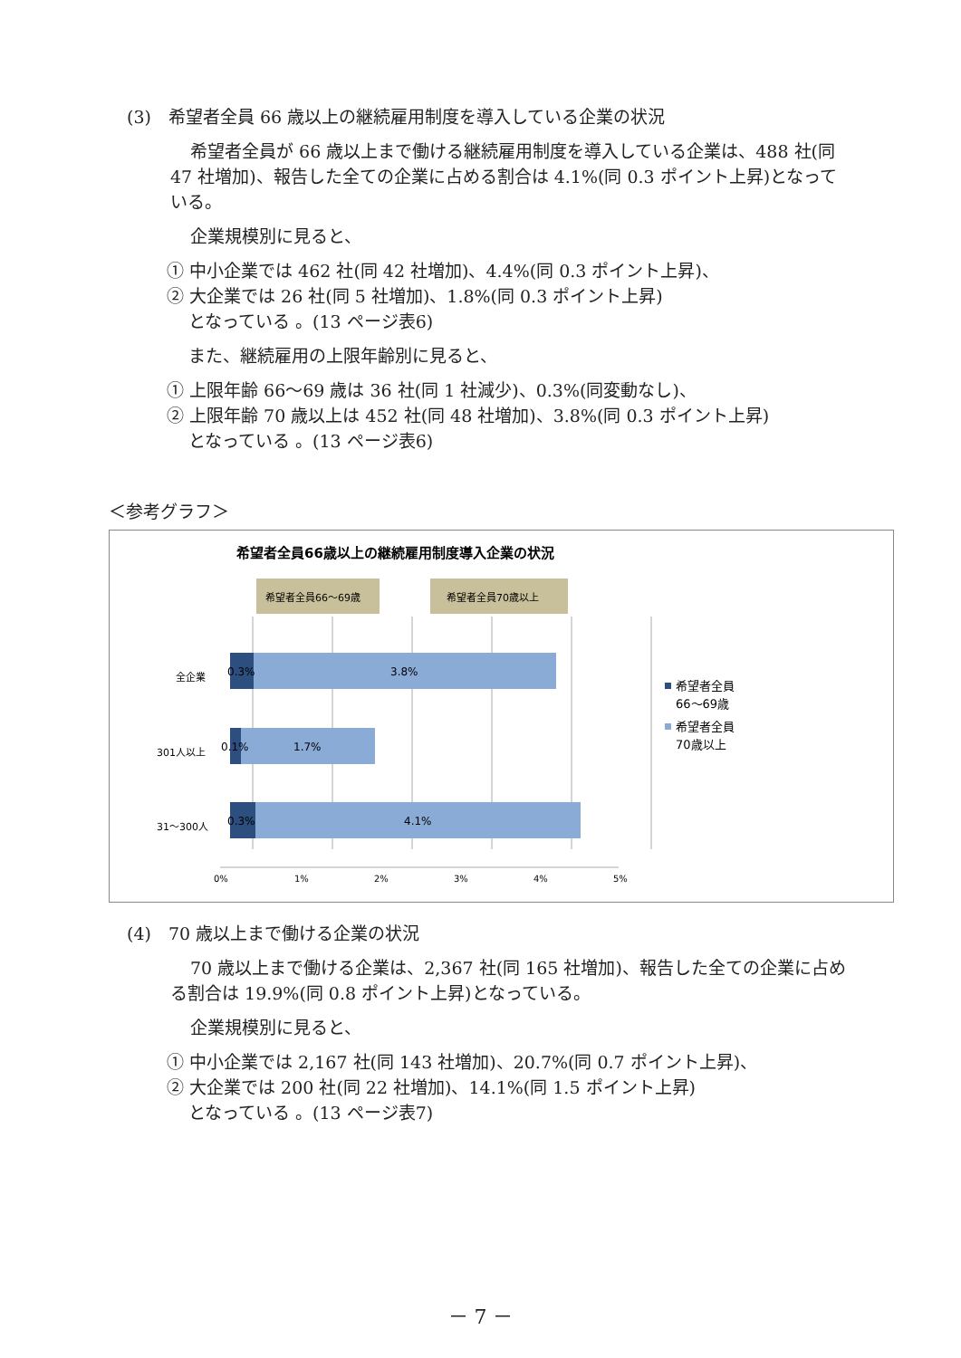(3)　希望者全員 66 歳以上の継続雇用制度を導入している企業の状況
希望者全員が 66 歳以上まで働ける継続雇用制度を導入している企業は、488 社(同 47 社増加)、報告した全ての企業に占める割合は 4.1%(同 0.3 ポイント上昇)となっている。
企業規模別に見ると、
① 中小企業では 462 社(同 42 社増加)、4.4%(同 0.3 ポイント上昇)、
② 大企業では 26 社(同 5 社増加)、1.8%(同 0.3 ポイント上昇)
となっている 。(13 ページ表6)
また、継続雇用の上限年齢別に見ると、
① 上限年齢 66～69 歳は 36 社(同 1 社減少)、0.3%(同変動なし)、
② 上限年齢 70 歳以上は 452 社(同 48 社増加)、3.8%(同 0.3 ポイント上昇)
となっている 。(13 ページ表6)
＜参考グラフ＞
希望者全員66歳以上の継続雇用制度導入企業の状況
希望者全員66～69歳
希望者全員70歳以上
0.3%
3.8%
0.1%
1.7%
0.3%
4.1%
全企業
301人以上
31～300人
0%
1%
2%
3%
4%
5%
希望者全員
66～69歳
希望者全員
70歳以上
(4)　70 歳以上まで働ける企業の状況
70 歳以上まで働ける企業は、2,367 社(同 165 社増加)、報告した全ての企業に占める割合は 19.9%(同 0.8 ポイント上昇)となっている。
企業規模別に見ると、
① 中小企業では 2,167 社(同 143 社増加)、20.7%(同 0.7 ポイント上昇)、
② 大企業では 200 社(同 22 社増加)、14.1%(同 1.5 ポイント上昇)
となっている 。(13 ページ表7)
－ 7 －